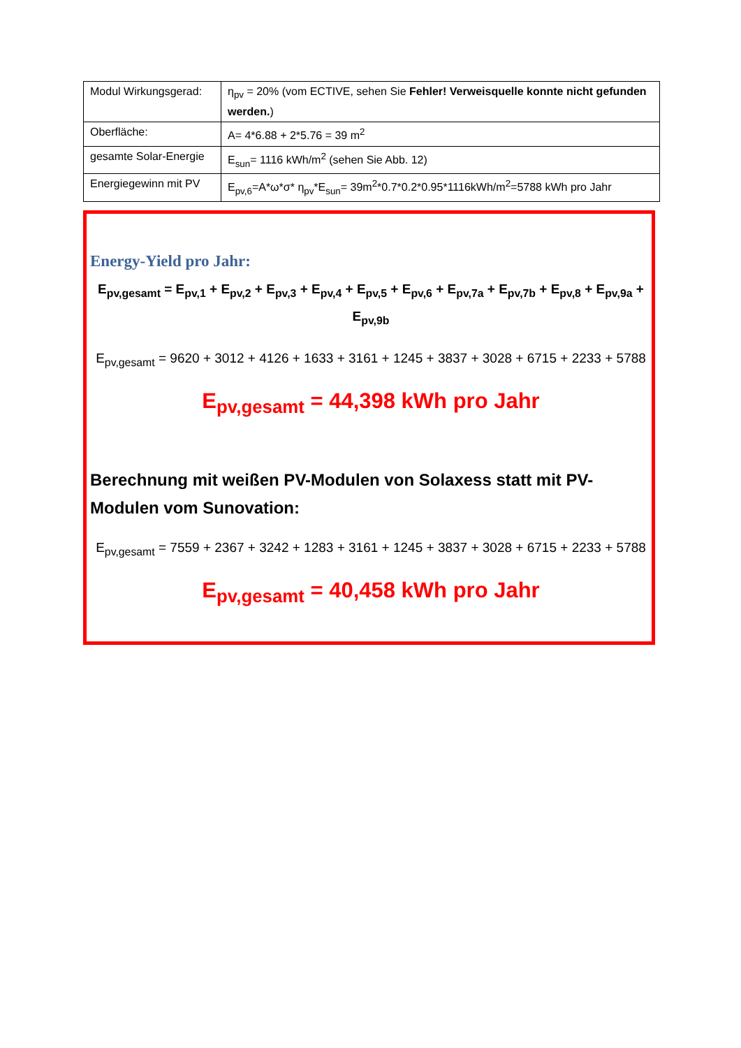| Modul Wirkungsgerad: | η<sub>pv</sub> = 20% (vom ECTIVE, sehen Sie Fehler! Verweisquelle konnte nicht gefunden werden. ) |
| Oberfläche: | A= 4*6.88 + 2*5.76 = 39 m<sup>2</sup> |
| gesamte Solar-Energie | E<sub>sun</sub>= 1116 kWh/m<sup>2</sup> (sehen Sie Abb. 12) |
| Energiegewinn mit PV | E<sub>pv,6</sub>=A*ω*σ* η<sub>pv</sub>*E<sub>sun</sub>= 39m<sup>2</sup>*0.7*0.2*0.95*1116kWh/m<sup>2</sup>=5788 kWh pro Jahr |
Energy-Yield pro Jahr:
E<sub>pv,gesamt</sub> = E<sub>pv,1</sub> + E<sub>pv,2</sub> + E<sub>pv,3</sub> + E<sub>pv,4</sub> + E<sub>pv,5</sub> + E<sub>pv,6</sub> + E<sub>pv,7a</sub> + E<sub>pv,7b</sub> + E<sub>pv,8</sub> + E<sub>pv,9a</sub> + E<sub>pv,9b</sub>
E<sub>pv,gesamt</sub> = 9620 + 3012 + 4126 + 1633 + 3161 + 1245 + 3837 + 3028 + 6715 + 2233 + 5788
E<sub>pv,gesamt</sub> = 44,398 kWh pro Jahr
Berechnung mit weißen PV-Modulen von Solaxess statt mit PV-Modulen vom Sunovation:
E<sub>pv,gesamt</sub> = 7559 + 2367 + 3242 + 1283 + 3161 + 1245 + 3837 + 3028 + 6715 + 2233 + 5788
E<sub>pv,gesamt</sub> = 40,458 kWh pro Jahr